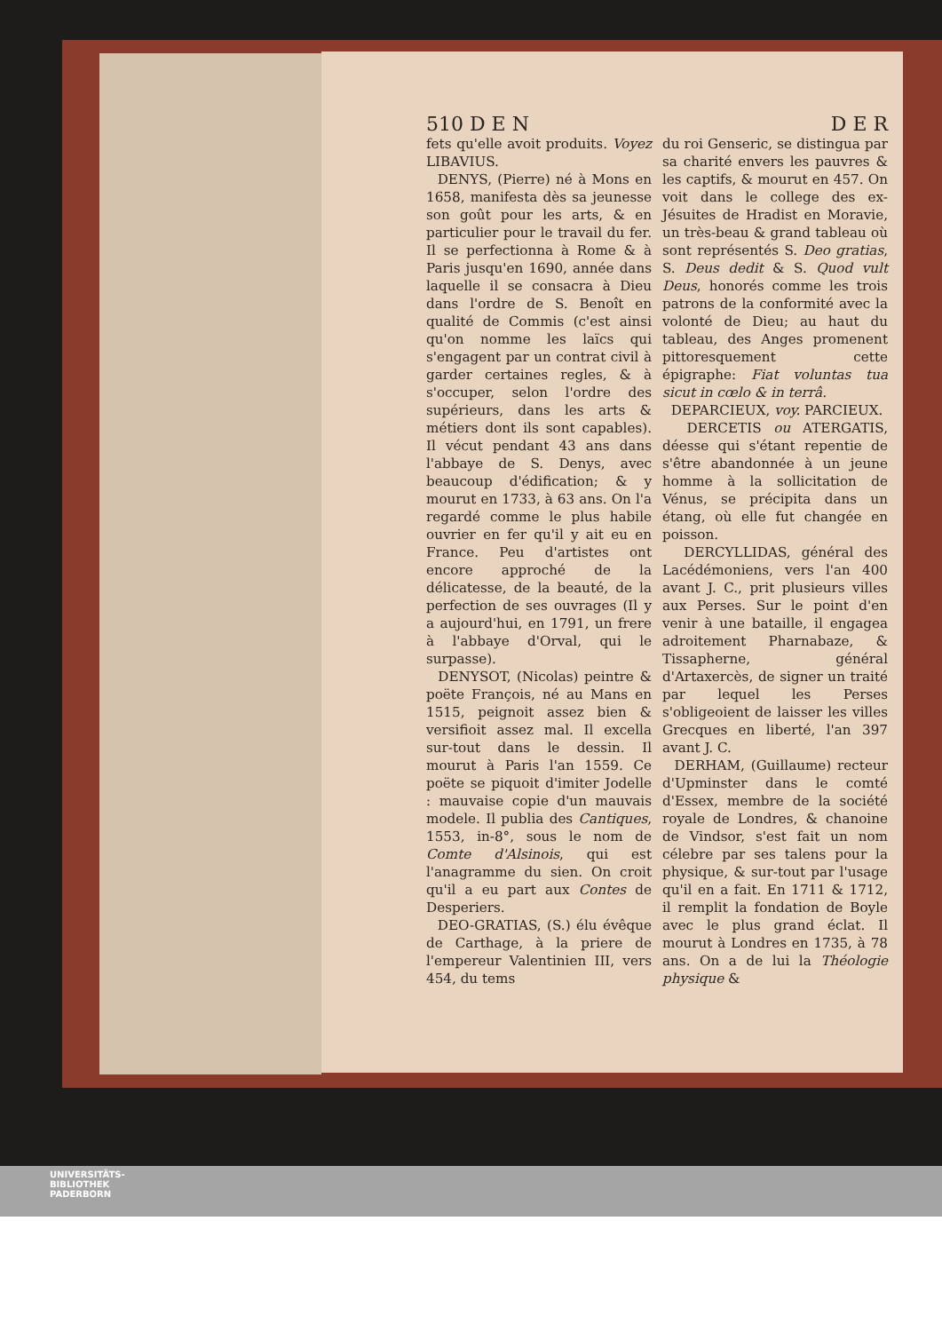510 D E N D E R
fets qu'elle avoit produits. Voyez LIBAVIUS.
DENYS, (Pierre) né à Mons en 1658, manifesta dès sa jeunesse son goût pour les arts, & en particulier pour le travail du fer. Il se perfectionna à Rome & à Paris jusqu'en 1690, année dans laquelle il se consacra à Dieu dans l'ordre de S. Benoît en qualité de Commis (c'est ainsi qu'on nomme les laïcs qui s'engagent par un contrat civil à garder certaines regles, & à s'occuper, selon l'ordre des supérieurs, dans les arts & métiers dont ils sont capables). Il vécut pendant 43 ans dans l'abbaye de S. Denys, avec beaucoup d'édification; & y mourut en 1733, à 63 ans. On l'a regardé comme le plus habile ouvrier en fer qu'il y ait eu en France. Peu d'artistes ont encore approché de la délicatesse, de la beauté, de la perfection de ses ouvrages (Il y a aujourd'hui, en 1791, un frere à l'abbaye d'Orval, qui le surpasse).
DENYSOT, (Nicolas) peintre & poëte François, né au Mans en 1515, peignoit assez bien & versifioit assez mal. Il excella sur-tout dans le dessin. Il mourut à Paris l'an 1559. Ce poëte se piquoit d'imiter Jodelle : mauvaise copie d'un mauvais modele. Il publia des Cantiques, 1553, in-8°, sous le nom de Comte d'Alsinois, qui est l'anagramme du sien. On croit qu'il a eu part aux Contes de Desperiers.
DEO-GRATIAS, (S.) élu évêque de Carthage, à la priere de l'empereur Valentinien III, vers 454, du tems
du roi Genseric, se distingua par sa charité envers les pauvres & les captifs, & mourut en 457. On voit dans le college des ex-Jésuites de Hradist en Moravie, un très-beau & grand tableau où sont représentés S. Deo gratias, S. Deus dedit & S. Quod vult Deus, honorés comme les trois patrons de la conformité avec la volonté de Dieu; au haut du tableau, des Anges promenent pittoresquement cette épigraphe: Fiat voluntas tua sicut in cœlo & in terrâ.
DEPARCIEUX, voy. PARCIEUX.
DERCETIS ou ATERGATIS, déesse qui s'étant repentie de s'être abandonnée à un jeune homme à la sollicitation de Vénus, se précipita dans un étang, où elle fut changée en poisson.
DERCYLLIDAS, général des Lacédémoniens, vers l'an 400 avant J. C., prit plusieurs villes aux Perses. Sur le point d'en venir à une bataille, il engagea adroitement Pharnabaze, & Tissapherne, général d'Artaxercès, de signer un traité par lequel les Perses s'obligeoient de laisser les villes Grecques en liberté, l'an 397 avant J. C.
DERHAM, (Guillaume) recteur d'Upminster dans le comté d'Essex, membre de la société royale de Londres, & chanoine de Vindsor, s'est fait un nom célebre par ses talens pour la physique, & sur-tout par l'usage qu'il en a fait. En 1711 & 1712, il remplit la fondation de Boyle avec le plus grand éclat. Il mourut à Londres en 1735, à 78 ans. On a de lui la Théologie physique &
UNIVERSITÄTS-
BIBLIOTHEK
PADERBORN